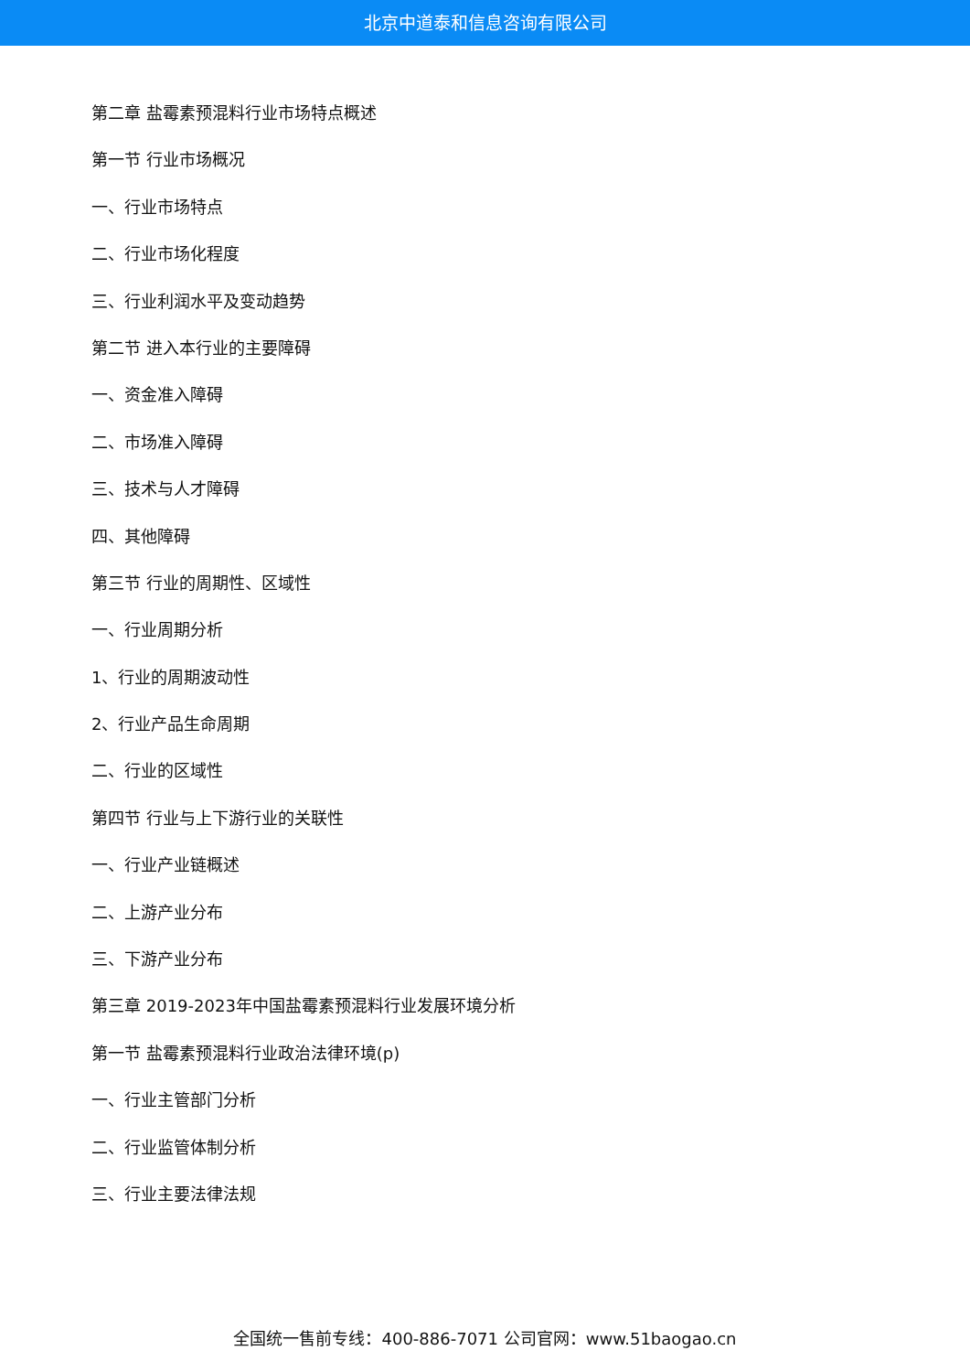北京中道泰和信息咨询有限公司
第二章 盐霉素预混料行业市场特点概述
第一节 行业市场概况
一、行业市场特点
二、行业市场化程度
三、行业利润水平及变动趋势
第二节 进入本行业的主要障碍
一、资金准入障碍
二、市场准入障碍
三、技术与人才障碍
四、其他障碍
第三节 行业的周期性、区域性
一、行业周期分析
1、行业的周期波动性
2、行业产品生命周期
二、行业的区域性
第四节 行业与上下游行业的关联性
一、行业产业链概述
二、上游产业分布
三、下游产业分布
第三章 2019-2023年中国盐霉素预混料行业发展环境分析
第一节 盐霉素预混料行业政治法律环境(p)
一、行业主管部门分析
二、行业监管体制分析
三、行业主要法律法规
全国统一售前专线：400-886-7071 公司官网：www.51baogao.cn